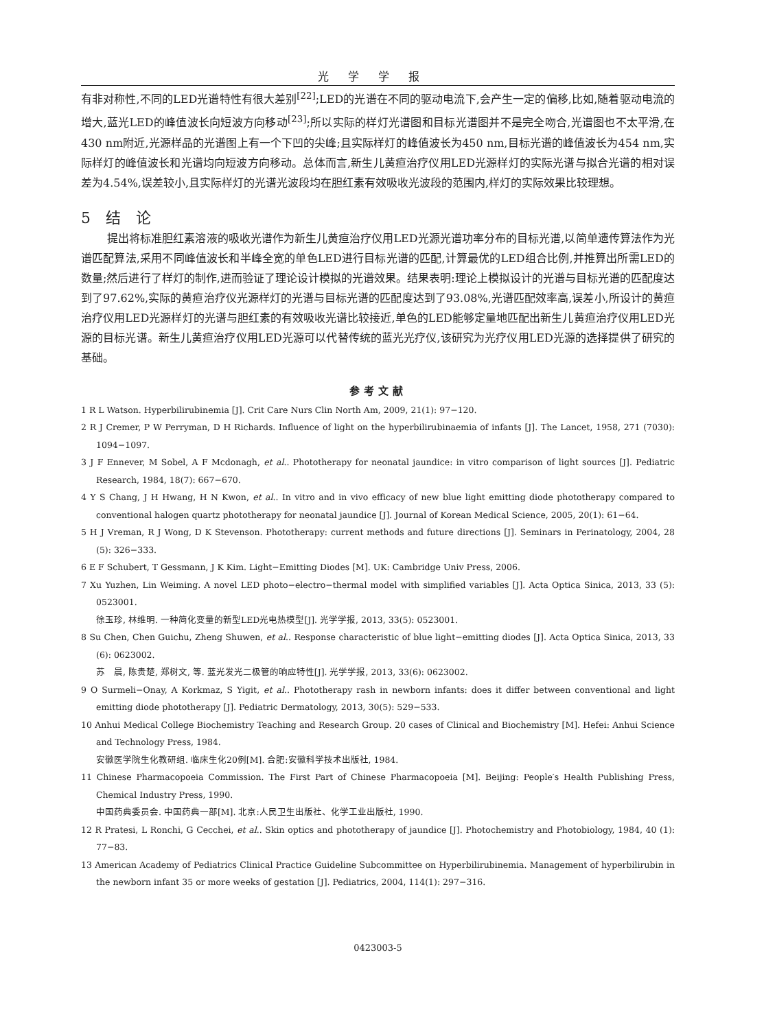光学学报
有非对称性,不同的LED光谱特性有很大差别<sup>[22]</sup>;LED的光谱在不同的驱动电流下,会产生一定的偏移,比如,随着驱动电流的增大,蓝光LED的峰值波长向短波方向移动<sup>[23]</sup>;所以实际的样灯光谱图和目标光谱图并不是完全吻合,光谱图也不太平滑,在430 nm附近,光源样品的光谱图上有一个下凹的尖峰;且实际样灯的峰值波长为450 nm,目标光谱的峰值波长为454 nm,实际样灯的峰值波长和光谱均向短波方向移动。总体而言,新生儿黄疸治疗仪用LED光源样灯的实际光谱与拟合光谱的相对误差为4.54%,误差较小,且实际样灯的光谱光波段均在胆红素有效吸收光波段的范围内,样灯的实际效果比较理想。
5　结　论
提出将标准胆红素溶液的吸收光谱作为新生儿黄疸治疗仪用LED光源光谱功率分布的目标光谱,以简单遗传算法作为光谱匹配算法,采用不同峰值波长和半峰全宽的单色LED进行目标光谱的匹配,计算最优的LED组合比例,并推算出所需LED的数量;然后进行了样灯的制作,进而验证了理论设计模拟的光谱效果。结果表明:理论上模拟设计的光谱与目标光谱的匹配度达到了97.62%,实际的黄疸治疗仪光源样灯的光谱与目标光谱的匹配度达到了93.08%,光谱匹配效率高,误差小,所设计的黄疸治疗仪用LED光源样灯的光谱与胆红素的有效吸收光谱比较接近,单色的LED能够定量地匹配出新生儿黄疸治疗仪用LED光源的目标光谱。新生儿黄疸治疗仪用LED光源可以代替传统的蓝光光疗仪,该研究为光疗仪用LED光源的选择提供了研究的基础。
参考文献
1 R L Watson. Hyperbilirubinemia [J]. Crit Care Nurs Clin North Am, 2009, 21(1): 97−120.
2 R J Cremer, P W Perryman, D H Richards. Influence of light on the hyperbilirubinaemia of infants [J]. The Lancet, 1958, 271 (7030): 1094−1097.
3 J F Ennever, M Sobel, A F Mcdonagh, et al.. Phototherapy for neonatal jaundice: in vitro comparison of light sources [J]. Pediatric Research, 1984, 18(7): 667−670.
4 Y S Chang, J H Hwang, H N Kwon, et al.. In vitro and in vivo efficacy of new blue light emitting diode phototherapy compared to conventional halogen quartz phototherapy for neonatal jaundice [J]. Journal of Korean Medical Science, 2005, 20(1): 61−64.
5 H J Vreman, R J Wong, D K Stevenson. Phototherapy: current methods and future directions [J]. Seminars in Perinatology, 2004, 28 (5): 326−333.
6 E F Schubert, T Gessmann, J K Kim. Light−Emitting Diodes [M]. UK: Cambridge Univ Press, 2006.
7 Xu Yuzhen, Lin Weiming. A novel LED photo−electro−thermal model with simplified variables [J]. Acta Optica Sinica, 2013, 33 (5): 0523001.
徐玉珍, 林维明. 一种简化变量的新型LED光电热模型[J]. 光学学报, 2013, 33(5): 0523001.
8 Su Chen, Chen Guichu, Zheng Shuwen, et al.. Response characteristic of blue light−emitting diodes [J]. Acta Optica Sinica, 2013, 33 (6): 0623002.
苏　晨, 陈贵楚, 郑树文, 等. 蓝光发光二极管的响应特性[J]. 光学学报, 2013, 33(6): 0623002.
9 O Surmeli−Onay, A Korkmaz, S Yigit, et al.. Phototherapy rash in newborn infants: does it differ between conventional and light emitting diode phototherapy [J]. Pediatric Dermatology, 2013, 30(5): 529−533.
10 Anhui Medical College Biochemistry Teaching and Research Group. 20 cases of Clinical and Biochemistry [M]. Hefei: Anhui Science and Technology Press, 1984.
安徽医学院生化教研组. 临床生化20例[M]. 合肥:安徽科学技术出版社, 1984.
11 Chinese Pharmacopoeia Commission. The First Part of Chinese Pharmacopoeia [M]. Beijing: People′s Health Publishing Press, Chemical Industry Press, 1990.
中国药典委员会. 中国药典一部[M]. 北京:人民卫生出版社、化学工业出版社, 1990.
12 R Pratesi, L Ronchi, G Cecchei, et al.. Skin optics and phototherapy of jaundice [J]. Photochemistry and Photobiology, 1984, 40 (1): 77−83.
13 American Academy of Pediatrics Clinical Practice Guideline Subcommittee on Hyperbilirubinemia. Management of hyperbilirubin in the newborn infant 35 or more weeks of gestation [J]. Pediatrics, 2004, 114(1): 297−316.
0423003-5